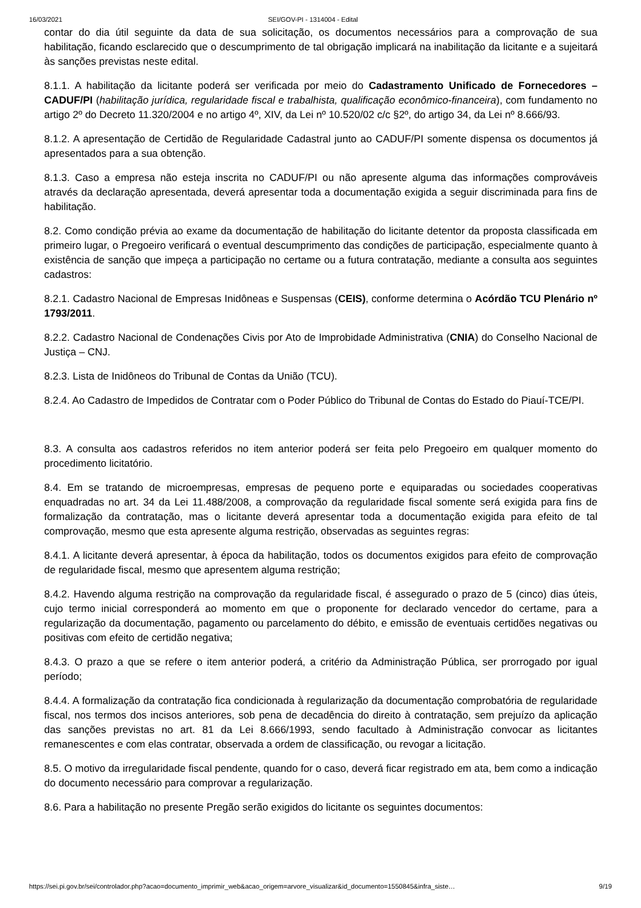16/03/2021 SEI/GOV-PI - 1314004 - Edital
contar do dia útil seguinte da data de sua solicitação, os documentos necessários para a comprovação de sua habilitação, ficando esclarecido que o descumprimento de tal obrigação implicará na inabilitação da licitante e a sujeitará às sanções previstas neste edital.
8.1.1. A habilitação da licitante poderá ser verificada por meio do Cadastramento Unificado de Fornecedores – CADUF/PI (habilitação jurídica, regularidade fiscal e trabalhista, qualificação econômico-financeira), com fundamento no artigo 2º do Decreto 11.320/2004 e no artigo 4º, XIV, da Lei nº 10.520/02 c/c §2º, do artigo 34, da Lei nº 8.666/93.
8.1.2. A apresentação de Certidão de Regularidade Cadastral junto ao CADUF/PI somente dispensa os documentos já apresentados para a sua obtenção.
8.1.3. Caso a empresa não esteja inscrita no CADUF/PI ou não apresente alguma das informações comprováveis através da declaração apresentada, deverá apresentar toda a documentação exigida a seguir discriminada para fins de habilitação.
8.2. Como condição prévia ao exame da documentação de habilitação do licitante detentor da proposta classificada em primeiro lugar, o Pregoeiro verificará o eventual descumprimento das condições de participação, especialmente quanto à existência de sanção que impeça a participação no certame ou a futura contratação, mediante a consulta aos seguintes cadastros:
8.2.1. Cadastro Nacional de Empresas Inidôneas e Suspensas (CEIS), conforme determina o Acórdão TCU Plenário nº 1793/2011.
8.2.2. Cadastro Nacional de Condenações Civis por Ato de Improbidade Administrativa (CNIA) do Conselho Nacional de Justiça – CNJ.
8.2.3. Lista de Inidôneos do Tribunal de Contas da União (TCU).
8.2.4. Ao Cadastro de Impedidos de Contratar com o Poder Público do Tribunal de Contas do Estado do Piauí-TCE/PI.
8.3. A consulta aos cadastros referidos no item anterior poderá ser feita pelo Pregoeiro em qualquer momento do procedimento licitatório.
8.4. Em se tratando de microempresas, empresas de pequeno porte e equiparadas ou sociedades cooperativas enquadradas no art. 34 da Lei 11.488/2008, a comprovação da regularidade fiscal somente será exigida para fins de formalização da contratação, mas o licitante deverá apresentar toda a documentação exigida para efeito de tal comprovação, mesmo que esta apresente alguma restrição, observadas as seguintes regras:
8.4.1. A licitante deverá apresentar, à época da habilitação, todos os documentos exigidos para efeito de comprovação de regularidade fiscal, mesmo que apresentem alguma restrição;
8.4.2. Havendo alguma restrição na comprovação da regularidade fiscal, é assegurado o prazo de 5 (cinco) dias úteis, cujo termo inicial corresponderá ao momento em que o proponente for declarado vencedor do certame, para a regularização da documentação, pagamento ou parcelamento do débito, e emissão de eventuais certidões negativas ou positivas com efeito de certidão negativa;
8.4.3. O prazo a que se refere o item anterior poderá, a critério da Administração Pública, ser prorrogado por igual período;
8.4.4. A formalização da contratação fica condicionada à regularização da documentação comprobatória de regularidade fiscal, nos termos dos incisos anteriores, sob pena de decadência do direito à contratação, sem prejuízo da aplicação das sanções previstas no art. 81 da Lei 8.666/1993, sendo facultado à Administração convocar as licitantes remanescentes e com elas contratar, observada a ordem de classificação, ou revogar a licitação.
8.5. O motivo da irregularidade fiscal pendente, quando for o caso, deverá ficar registrado em ata, bem como a indicação do documento necessário para comprovar a regularização.
8.6. Para a habilitação no presente Pregão serão exigidos do licitante os seguintes documentos:
https://sei.pi.gov.br/sei/controlador.php?acao=documento_imprimir_web&acao_origem=arvore_visualizar&id_documento=1550845&infra_siste… 9/19